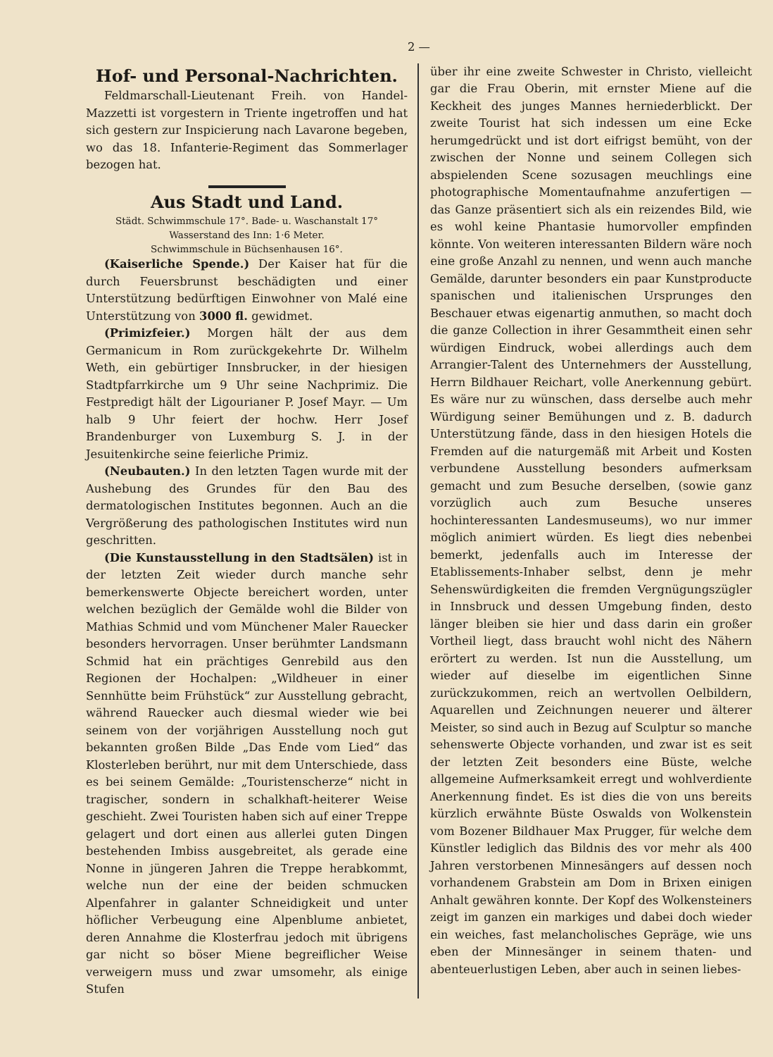2 —
Hof- und Personal-Nachrichten.
Feldmarschall-Lieutenant Freih. von Handel-Mazzetti ist vorgestern in Triente ingetroffen und hat sich gestern zur Inspicierung nach Lavarone begeben, wo das 18. Infanterie-Regiment das Sommerlager bezogen hat.
Aus Stadt und Land.
Städt. Schwimmschule 17°. Bade- u. Waschanstalt 17°
Wasserstand des Inn: 1·6 Meter.
Schwimmschule in Büchsenhausen 16°.
(Kaiserliche Spende.) Der Kaiser hat für die durch Feuersbrunst beschädigten und einer Unterstützung bedürftigen Einwohner von Malé eine Unterstützung von 3000 fl. gewidmet.
(Primizfeier.) Morgen hält der aus dem Germanicum in Rom zurückgekehrte Dr. Wilhelm Weth, ein gebürtiger Innsbrucker, in der hiesigen Stadtpfarrkirche um 9 Uhr seine Nachprimiz. Die Festpredigt hält der Ligourianer P. Josef Mayr. — Um halb 9 Uhr feiert der hochw. Herr Josef Brandenburger von Luxemburg S. J. in der Jesuitenkirche seine feierliche Primiz.
(Neubauten.) In den letzten Tagen wurde mit der Aushebung des Grundes für den Bau des dermatologischen Institutes begonnen. Auch an die Vergrößerung des pathologischen Institutes wird nun geschritten.
(Die Kunstausstellung in den Stadtsälen) ist in der letzten Zeit wieder durch manche sehr bemerkenswerte Objecte bereichert worden, unter welchen bezüglich der Gemälde wohl die Bilder von Mathias Schmid und vom Münchener Maler Rauecker besonders hervorragen. Unser berühmter Landsmann Schmid hat ein prächtiges Genrebild aus den Regionen der Hochalpen: „Wildheuer in einer Sennhütte beim Frühstück“ zur Ausstellung gebracht, während Rauecker auch diesmal wieder wie bei seinem von der vorjährigen Ausstellung noch gut bekannten großen Bilde „Das Ende vom Lied“ das Klosterleben berührt, nur mit dem Unterschiede, dass es bei seinem Gemälde: „Touristenscherze“ nicht in tragischer, sondern in schalkhaft-heiterer Weise geschieht. Zwei Touristen haben sich auf einer Treppe gelagert und dort einen aus allerlei guten Dingen bestehenden Imbiss ausgebreitet, als gerade eine Nonne in jüngeren Jahren die Treppe herabkommt, welche nun der eine der beiden schmucken Alpenfahrer in galanter Schneidigkeit und unter höflicher Verbeugung eine Alpenblume anbietet, deren Annahme die Klosterfrau jedoch mit übrigens gar nicht so böser Miene begreiflicher Weise verweigern muss und zwar umsomehr, als einige Stufen
über ihr eine zweite Schwester in Christo, vielleicht gar die Frau Oberin, mit ernster Miene auf die Keckheit des junges Mannes herniederblickt. Der zweite Tourist hat sich indessen um eine Ecke herumgedrückt und ist dort eifrigst bemüht, von der zwischen der Nonne und seinem Collegen sich abspielenden Scene sozusagen meuchlings eine photographische Momentaufnahme anzufertigen — das Ganze präsentiert sich als ein reizendes Bild, wie es wohl keine Phantasie humorvoller empfinden könnte. Von weiteren interessanten Bildern wäre noch eine große Anzahl zu nennen, und wenn auch manche Gemälde, darunter besonders ein paar Kunstproducte spanischen und italienischen Ursprunges den Beschauer etwas eigenartig anmuthen, so macht doch die ganze Collection in ihrer Gesammtheit einen sehr würdigen Eindruck, wobei allerdings auch dem Arrangier-Talent des Unternehmers der Ausstellung, Herrn Bildhauer Reichart, volle Anerkennung gebürt. Es wäre nur zu wünschen, dass derselbe auch mehr Würdigung seiner Bemühungen und z. B. dadurch Unterstützung fände, dass in den hiesigen Hotels die Fremden auf die naturgemäß mit Arbeit und Kosten verbundene Ausstellung besonders aufmerksam gemacht und zum Besuche derselben, (sowie ganz vorzüglich auch zum Besuche unseres hochinteressanten Landesmuseums), wo nur immer möglich animiert würden. Es liegt dies nebenbei bemerkt, jedenfalls auch im Interesse der Etablissements-Inhaber selbst, denn je mehr Sehenswürdigkeiten die fremden Vergnügungszügler in Innsbruck und dessen Umgebung finden, desto länger bleiben sie hier und dass darin ein großer Vortheil liegt, dass braucht wohl nicht des Nähern erörtert zu werden. Ist nun die Ausstellung, um wieder auf dieselbe im eigentlichen Sinne zurückzukommen, reich an wertvollen Oelbildern, Aquarellen und Zeichnungen neuerer und älterer Meister, so sind auch in Bezug auf Sculptur so manche sehenswerte Objecte vorhanden, und zwar ist es seit der letzten Zeit besonders eine Büste, welche allgemeine Aufmerksamkeit erregt und wohlverdiente Anerkennung findet. Es ist dies die von uns bereits kürzlich erwähnte Büste Oswalds von Wolkenstein vom Bozener Bildhauer Max Prugger, für welche dem Künstler lediglich das Bildnis des vor mehr als 400 Jahren verstorbenen Minnesängers auf dessen noch vorhandenem Grabstein am Dom in Brixen einigen Anhalt gewähren konnte. Der Kopf des Wolkensteiners zeigt im ganzen ein markiges und dabei doch wieder ein weiches, fast melancholisches Gepräge, wie uns eben der Minnesänger in seinem thaten- und abenteuerlustigen Leben, aber auch in seinen liebes-